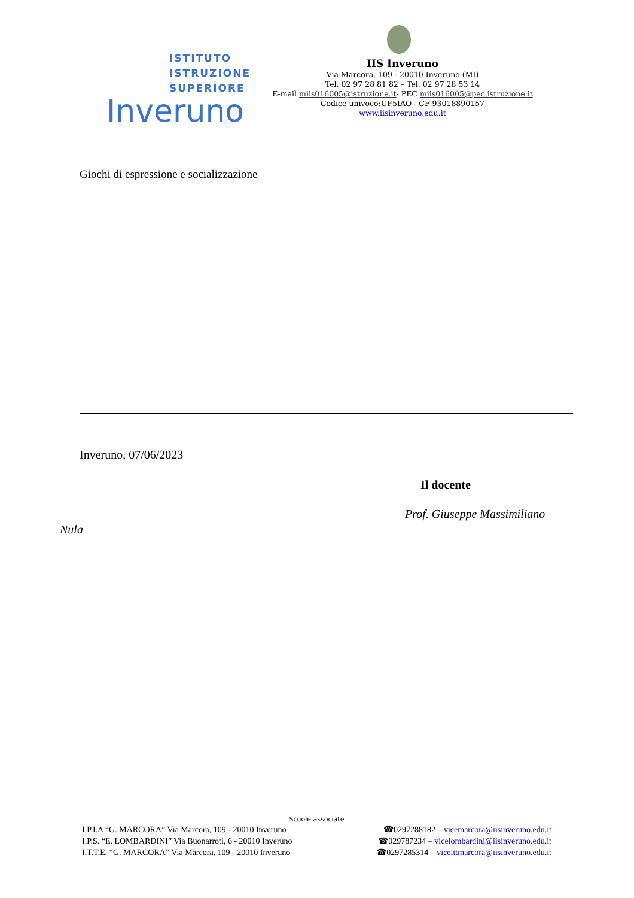ISTITUTO
ISTRUZIONE
SUPERIORE
Inveruno
IIS Inveruno
Via Marcora, 109 - 20010 Inveruno (MI)
Tel. 02 97 28 81 82 – Tel. 02 97 28 53 14
E-mail miis016005@istruzione.it- PEC miis016005@pec.istruzione.it
Codice univoco:UF5IAO - CF 93018890157
www.iisinveruno.edu.it
Giochi di espressione e socializzazione
Inveruno, 07/06/2023
Il docente
Prof. Giuseppe Massimiliano
Nula
Scuole associate
I.P.I.A “G. MARCORA” Via Marcora, 109 - 20010 Inveruno ☎0297288182 – vicemarcora@iisinveruno.edu.it
I.P.S. “E. LOMBARDINI” Via Buonarroti, 6 - 20010 Inveruno ☎029787234 – vicelombardini@iisinveruno.edu.it
I.T.T.E. “G. MARCORA” Via Marcora, 109 - 20010 Inveruno ☎0297285314 – viceittmarcora@iisinveruno.edu.it